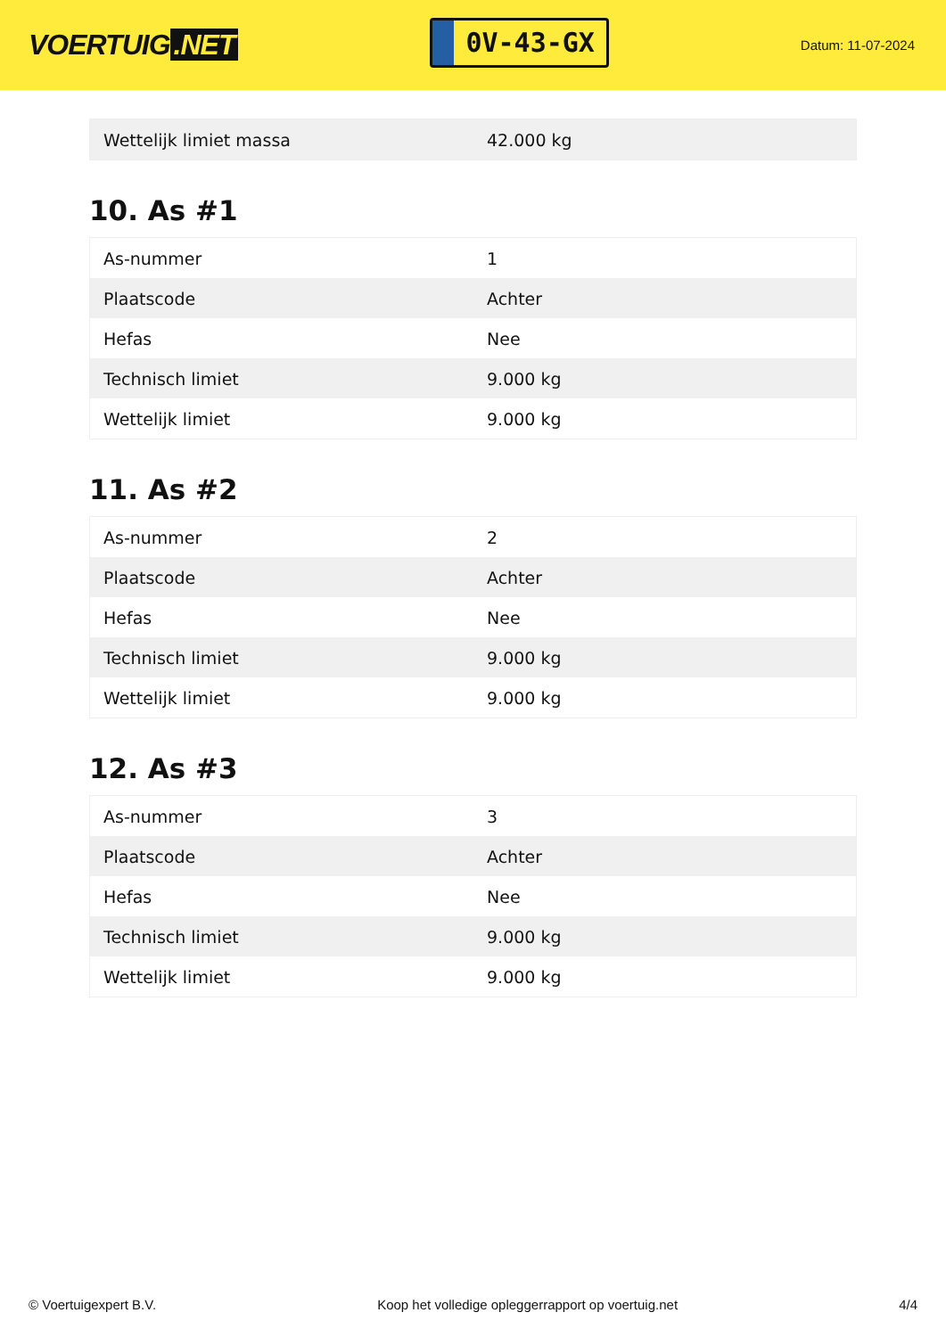VOERTUIG.NET
0V-43-GX
Datum: 11-07-2024
| Wettelijk limiet massa | 42.000 kg |
10. As #1
| As-nummer | 1 |
| Plaatscode | Achter |
| Hefas | Nee |
| Technisch limiet | 9.000 kg |
| Wettelijk limiet | 9.000 kg |
11. As #2
| As-nummer | 2 |
| Plaatscode | Achter |
| Hefas | Nee |
| Technisch limiet | 9.000 kg |
| Wettelijk limiet | 9.000 kg |
12. As #3
| As-nummer | 3 |
| Plaatscode | Achter |
| Hefas | Nee |
| Technisch limiet | 9.000 kg |
| Wettelijk limiet | 9.000 kg |
© Voertuigexpert B.V. Koop het volledige opleggerrapport op voertuig.net 4/4